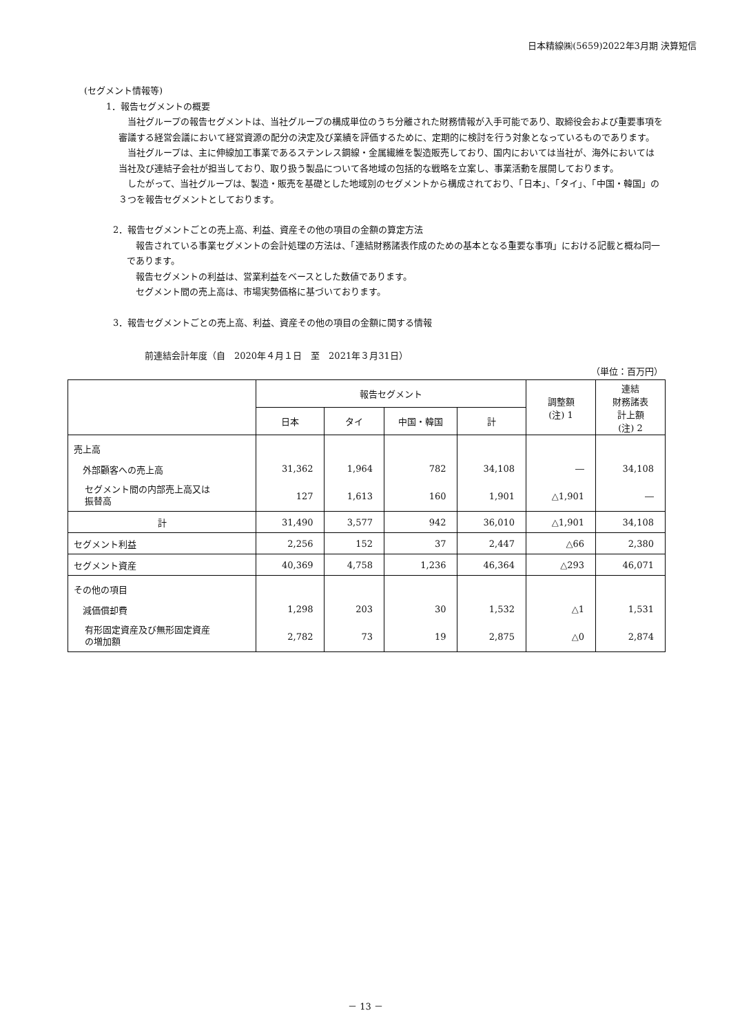日本精線㈱(5659)2022年3月期 決算短信
(セグメント情報等)
1．報告セグメントの概要
　当社グループの報告セグメントは、当社グループの構成単位のうち分離された財務情報が入手可能であり、取締役会および重要事項を審議する経営会議において経営資源の配分の決定及び業績を評価するために、定期的に検討を行う対象となっているものであります。
　当社グループは、主に伸線加工事業であるステンレス鋼線・金属繊維を製造販売しており、国内においては当社が、海外においては当社及び連結子会社が担当しており、取り扱う製品について各地域の包括的な戦略を立案し、事業活動を展開しております。
　したがって、当社グループは、製造・販売を基礎とした地域別のセグメントから構成されており、「日本」、「タイ」、「中国・韓国」の３つを報告セグメントとしております。
2．報告セグメントごとの売上高、利益、資産その他の項目の金額の算定方法
　報告されている事業セグメントの会計処理の方法は、「連結財務諸表作成のための基本となる重要な事項」における記載と概ね同一であります。
　報告セグメントの利益は、営業利益をベースとした数値であります。
　セグメント間の売上高は、市場実勢価格に基づいております。
3．報告セグメントごとの売上高、利益、資産その他の項目の金額に関する情報
前連結会計年度（自　2020年４月１日　至　2021年３月31日）
（単位：百万円）
| | 報告セグメント | | | | 調整額 (注) 1 | 連結 財務諸表 計上額 (注) 2 |
| --- | --- | --- | --- | --- | --- | --- |
| | 日本 | タイ | 中国・韓国 | 計 | | |
| 売上高 外部顧客への売上高 セグメント間の内部売上高又は 振替高 | 31,362 127 | 1,964 1,613 | 782 160 | 34,108 1,901 | ― △1,901 | 34,108 ― |
| 計 | 31,490 | 3,577 | 942 | 36,010 | △1,901 | 34,108 |
| セグメント利益 | 2,256 | 152 | 37 | 2,447 | △66 | 2,380 |
| セグメント資産 | 40,369 | 4,758 | 1,236 | 46,364 | △293 | 46,071 |
| その他の項目 減価償却費 有形固定資産及び無形固定資産 の増加額 | 1,298 2,782 | 203 73 | 30 19 | 1,532 2,875 | △1 △0 | 1,531 2,874 |
－ 13 －